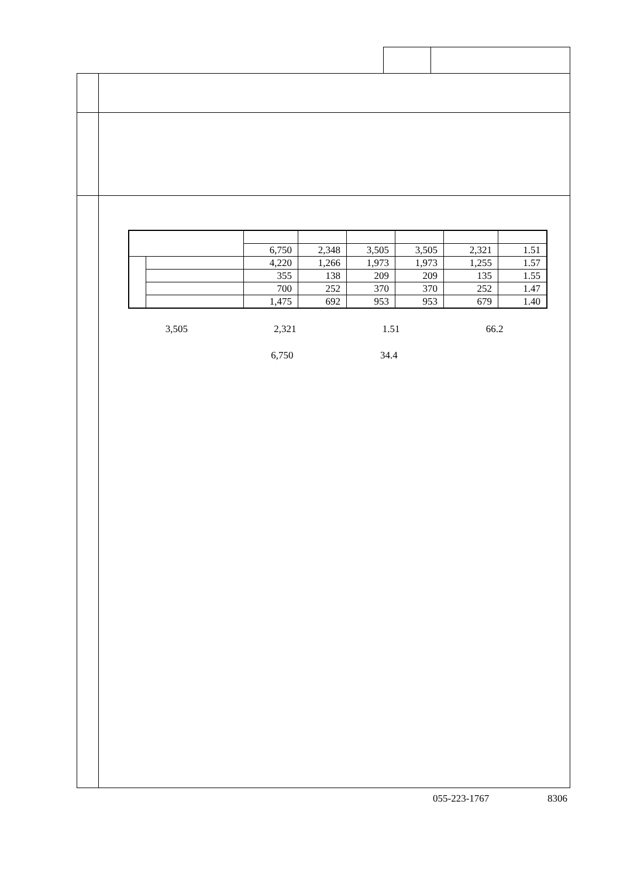| | | 6,750 | 2,348 | 3,505 | 3,505 | 2,321 | 1.51 |
| | | 4,220 | 1,266 | 1,973 | 1,973 | 1,255 | 1.57 |
| | | 355 | 138 | 209 | 209 | 135 | 1.55 |
| | | 700 | 252 | 370 | 370 | 252 | 1.47 |
| | | 1,475 | 692 | 953 | 953 | 679 | 1.40 |
3,505 2,321 1.51 66.2
6,750 34.4
055-223-1767 8306